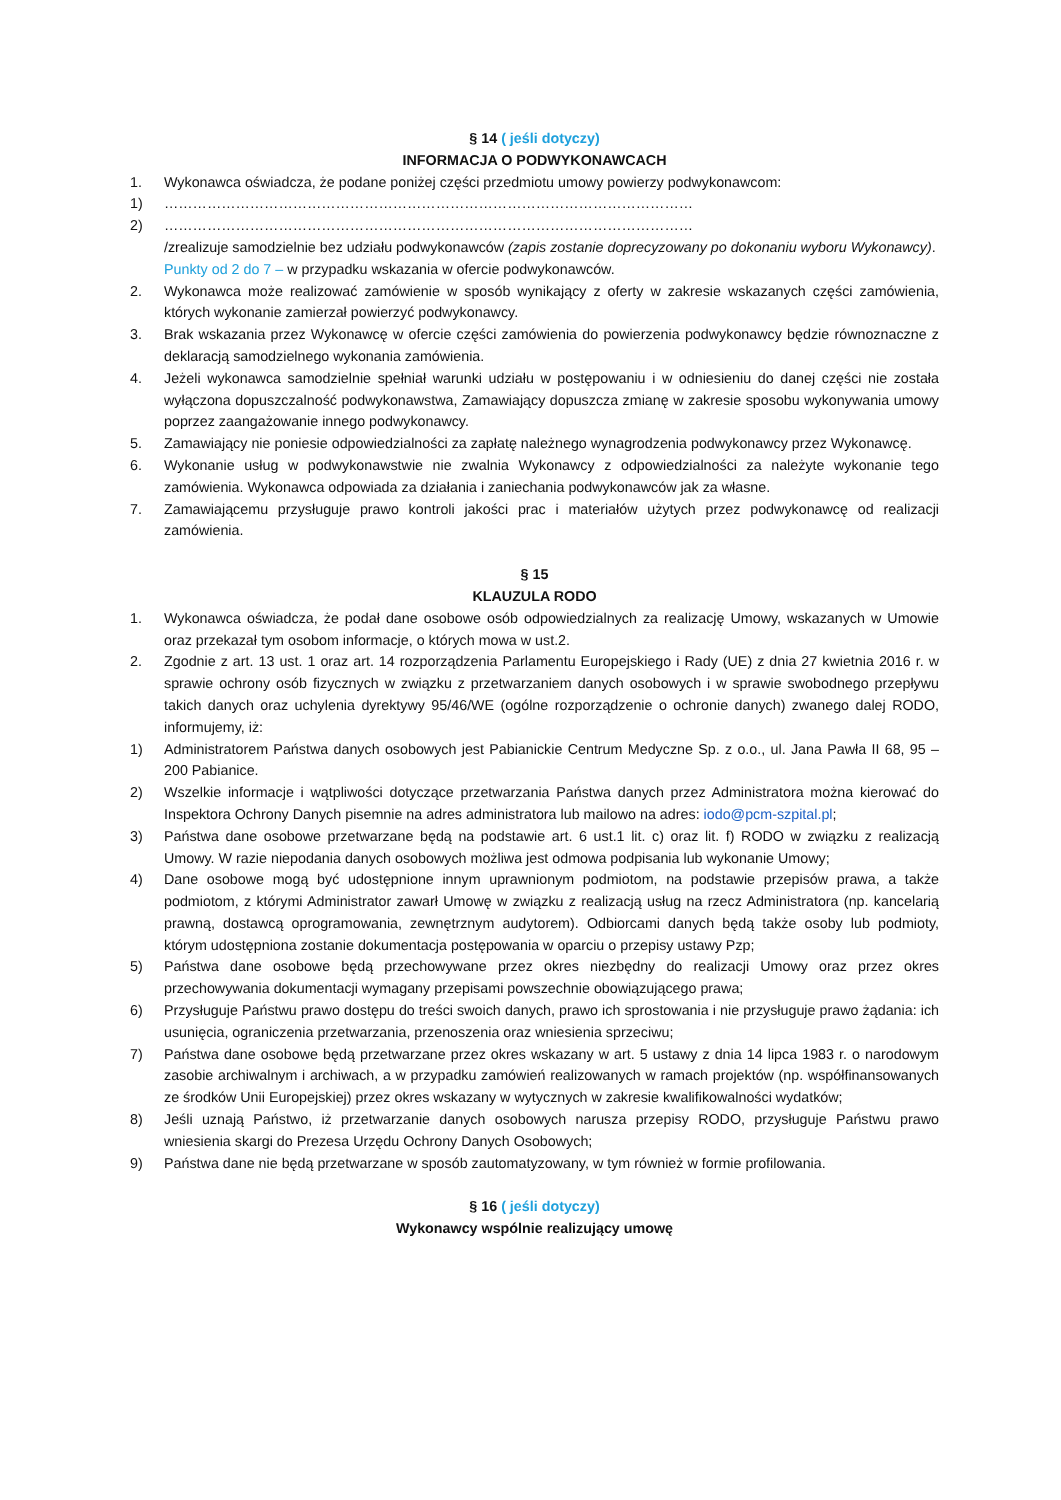§ 14 ( jeśli dotyczy)
INFORMACJA O PODWYKONAWCACH
1. Wykonawca oświadcza, że podane poniżej części przedmiotu umowy powierzy podwykonawcom:
1) …………………………………………………………………………………………………
2) …………………………………………………………………………………………………
/zrealizuje samodzielnie bez udziału podwykonawców (zapis zostanie doprecyzowany po dokonaniu wyboru Wykonawcy).
Punkty od 2 do 7 – w przypadku wskazania w ofercie podwykonawców.
2. Wykonawca może realizować zamówienie w sposób wynikający z oferty w zakresie wskazanych części zamówienia, których wykonanie zamierzał powierzyć podwykonawcy.
3. Brak wskazania przez Wykonawcę w ofercie części zamówienia do powierzenia podwykonawcy będzie równoznaczne z deklaracją samodzielnego wykonania zamówienia.
4. Jeżeli wykonawca samodzielnie spełniał warunki udziału w postępowaniu i w odniesieniu do danej części nie została wyłączona dopuszczalność podwykonawstwa, Zamawiający dopuszcza zmianę w zakresie sposobu wykonywania umowy poprzez zaangażowanie innego podwykonawcy.
5. Zamawiający nie poniesie odpowiedzialności za zapłatę należnego wynagrodzenia podwykonawcy przez Wykonawcę.
6. Wykonanie usług w podwykonawstwie nie zwalnia Wykonawcy z odpowiedzialności za należyte wykonanie tego zamówienia. Wykonawca odpowiada za działania i zaniechania podwykonawców jak za własne.
7. Zamawiającemu przysługuje prawo kontroli jakości prac i materiałów użytych przez podwykonawcę od realizacji zamówienia.
§ 15
KLAUZULA RODO
1. Wykonawca oświadcza, że podał dane osobowe osób odpowiedzialnych za realizację Umowy, wskazanych w Umowie oraz przekazał tym osobom informacje, o których mowa w ust.2.
2. Zgodnie z art. 13 ust. 1 oraz art. 14 rozporządzenia Parlamentu Europejskiego i Rady (UE) z dnia 27 kwietnia 2016 r. w sprawie ochrony osób fizycznych w związku z przetwarzaniem danych osobowych i w sprawie swobodnego przepływu takich danych oraz uchylenia dyrektywy 95/46/WE (ogólne rozporządzenie o ochronie danych) zwanego dalej RODO, informujemy, iż:
1) Administratorem Państwa danych osobowych jest Pabianickie Centrum Medyczne Sp. z o.o., ul. Jana Pawła II 68, 95 – 200 Pabianice.
2) Wszelkie informacje i wątpliwości dotyczące przetwarzania Państwa danych przez Administratora można kierować do Inspektora Ochrony Danych pisemnie na adres administratora lub mailowo na adres: iodo@pcm-szpital.pl;
3) Państwa dane osobowe przetwarzane będą na podstawie art. 6 ust.1 lit. c) oraz lit. f) RODO w związku z realizacją Umowy. W razie niepodania danych osobowych możliwa jest odmowa podpisania lub wykonanie Umowy;
4) Dane osobowe mogą być udostępnione innym uprawnionym podmiotom, na podstawie przepisów prawa, a także podmiotom, z którymi Administrator zawarł Umowę w związku z realizacją usług na rzecz Administratora (np. kancelarią prawną, dostawcą oprogramowania, zewnętrznym audytorem). Odbiorcami danych będą także osoby lub podmioty, którym udostępniona zostanie dokumentacja postępowania w oparciu o przepisy ustawy Pzp;
5) Państwa dane osobowe będą przechowywane przez okres niezbędny do realizacji Umowy oraz przez okres przechowywania dokumentacji wymagany przepisami powszechnie obowiązującego prawa;
6) Przysługuje Państwu prawo dostępu do treści swoich danych, prawo ich sprostowania i nie przysługuje prawo żądania: ich usunięcia, ograniczenia przetwarzania, przenoszenia oraz wniesienia sprzeciwu;
7) Państwa dane osobowe będą przetwarzane przez okres wskazany w art. 5 ustawy z dnia 14 lipca 1983 r. o narodowym zasobie archiwalnym i archiwach, a w przypadku zamówień realizowanych w ramach projektów (np. współfinansowanych ze środków Unii Europejskiej) przez okres wskazany w wytycznych w zakresie kwalifikowalności wydatków;
8) Jeśli uznają Państwo, iż przetwarzanie danych osobowych narusza przepisy RODO, przysługuje Państwu prawo wniesienia skargi do Prezesa Urzędu Ochrony Danych Osobowych;
9) Państwa dane nie będą przetwarzane w sposób zautomatyzowany, w tym również w formie profilowania.
§ 16 ( jeśli dotyczy)
Wykonawcy wspólnie realizujący umowę